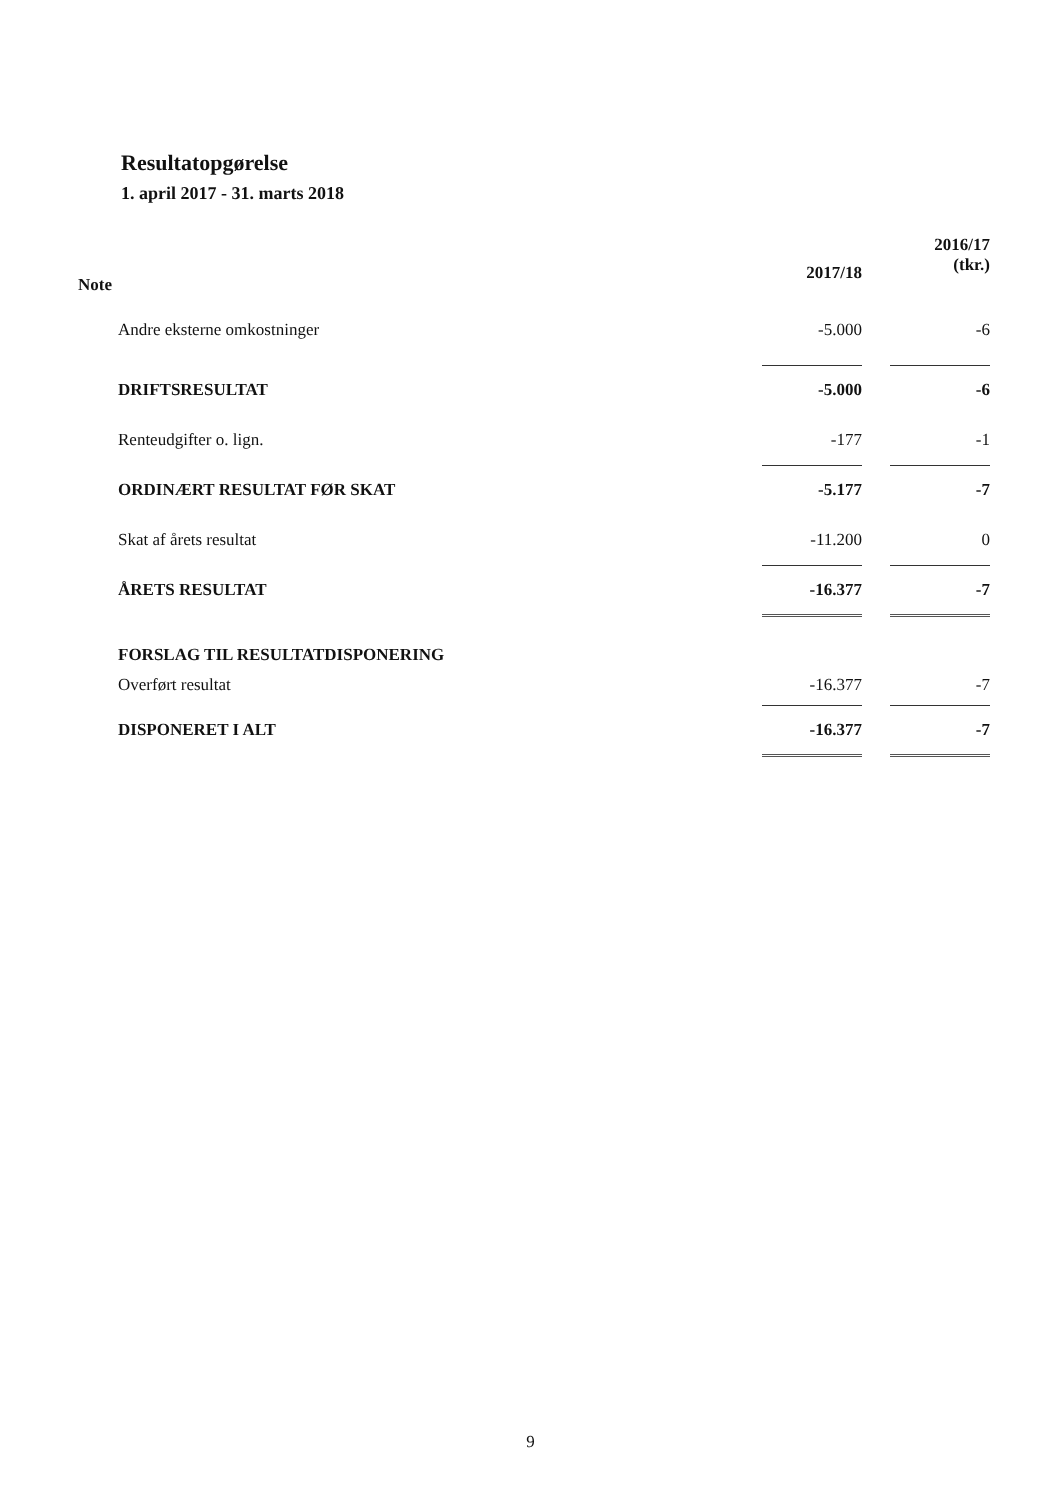Resultatopgørelse
1. april 2017 - 31. marts 2018
| Note | 2017/18 | | 2016/17 (tkr.) |
| --- | --- | --- | --- |
| Andre eksterne omkostninger | -5.000 | | -6 |
| DRIFTSRESULTAT | -5.000 | | -6 |
| Renteudgifter o. lign. | -177 | | -1 |
| ORDINÆRT RESULTAT FØR SKAT | -5.177 | | -7 |
| Skat af årets resultat | -11.200 | | 0 |
| ÅRETS RESULTAT | -16.377 | | -7 |
| FORSLAG TIL RESULTATDISPONERING | | | |
| Overført resultat | -16.377 | | -7 |
| DISPONERET I ALT | -16.377 | | -7 |
9